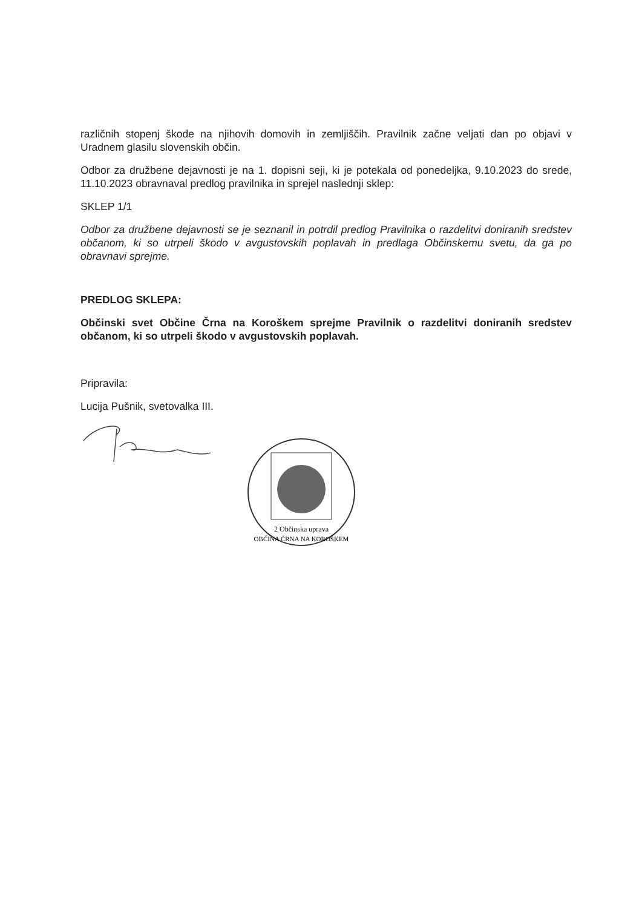različnih stopenj škode na njihovih domovih in zemljiščih. Pravilnik začne veljati dan po objavi v Uradnem glasilu slovenskih občin.
Odbor za družbene dejavnosti je na 1. dopisni seji, ki je potekala od ponedeljka, 9.10.2023 do srede, 11.10.2023 obravnaval predlog pravilnika in sprejel naslednji sklep:
SKLEP 1/1
Odbor za družbene dejavnosti se je seznanil in potrdil predlog Pravilnika o razdelitvi doniranih sredstev občanom, ki so utrpeli škodo v avgustovskih poplavah in predlaga Občinskemu svetu, da ga po obravnavi sprejme.
PREDLOG SKLEPA:
Občinski svet Občine Črna na Koroškem sprejme Pravilnik o razdelitvi doniranih sredstev občanom, ki so utrpeli škodo v avgustovskih poplavah.
Pripravila:
Lucija Pušnik, svetovalka III.
2 Občinska uprava
OBČINA ČRNA NA KOROŠKEM